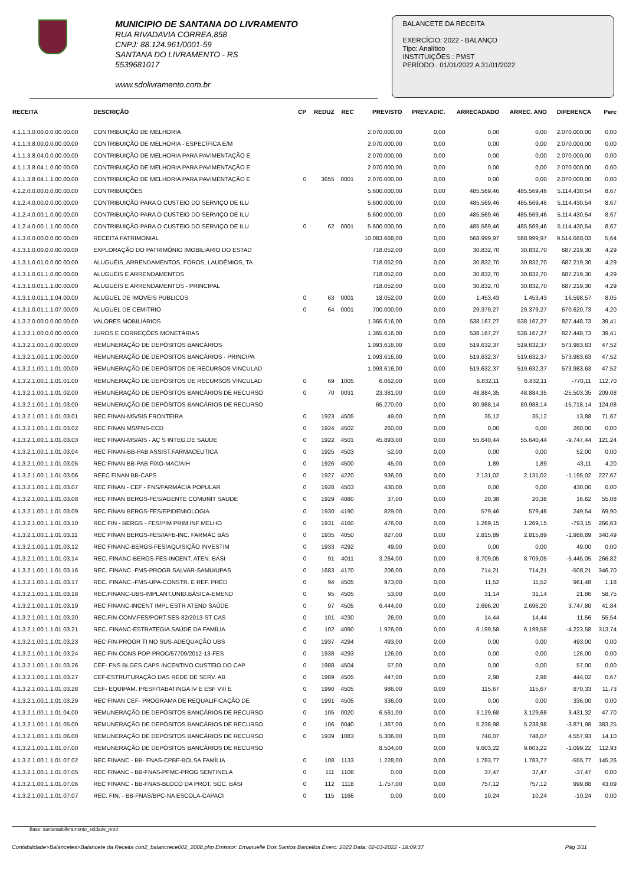MUNICIPIO DE SANTANA DO LIVRAMENTO
RUA RIVADAVIA CORREA,858
CNPJ: 88.124.961/0001-59
SANTANA DO LIVRAMENTO - RS
5539681017
www.sdolivramento.com.br
BALANCETE DA RECEITA
EXERCÍCIO: 2022 - BALANÇO
Tipo: Analítico
INSTITUIÇÕES : PMST
PERÍODO : 01/01/2022 A 31/01/2022
| RECEITA | DESCRIÇÃO | CP | REDUZ | REC | PREVISTO | PREV.ADIC. | ARRECADADO | ARREC. ANO | DIFERENÇA | Perc |
| --- | --- | --- | --- | --- | --- | --- | --- | --- | --- | --- |
| 4.1.1.3.0.00.0.0.00.00.00 | CONTRIBUIÇÃO DE MELHORIA | | | | 2.070.000,00 | 0,00 | 0,00 | 0,00 | 2.070.000,00 | 0,00 |
| 4.1.1.3.8.00.0.0.00.00.00 | CONTRIBUIÇÃO DE MELHORIA - ESPECÍFICA E/M | | | | 2.070.000,00 | 0,00 | 0,00 | 0,00 | 2.070.000,00 | 0,00 |
| 4.1.1.3.8.04.0.0.00.00.00 | CONTRIBUIÇÃO DE MELHORIA PARA PAVIMENTAÇÃO E | | | | 2.070.000,00 | 0,00 | 0,00 | 0,00 | 2.070.000,00 | 0,00 |
| 4.1.1.3.8.04.1.0.00.00.00 | CONTRIBUIÇÃO DE MELHORIA PARA PAVIMENTAÇÃO E | | | | 2.070.000,00 | 0,00 | 0,00 | 0,00 | 2.070.000,00 | 0,00 |
| 4.1.1.3.8.04.1.1.00.00.00 | CONTRIBUIÇÃO DE MELHORIA PARA PAVIMENTAÇÃO E | 0 | 3655 | 0001 | 2.070.000,00 | 0,00 | 0,00 | 0,00 | 2.070.000,00 | 0,00 |
| 4.1.2.0.0.00.0.0.00.00.00 | CONTRIBUIÇÕES | | | | 5.600.000,00 | 0,00 | 485.569,46 | 485.569,46 | 5.114.430,54 | 8,67 |
| 4.1.2.4.0.00.0.0.00.00.00 | CONTRIBUIÇÃO PARA O CUSTEIO DO SERVIÇO DE ILU | | | | 5.600.000,00 | 0,00 | 485.569,46 | 485.569,46 | 5.114.430,54 | 8,67 |
| 4.1.2.4.0.00.1.0.00.00.00 | CONTRIBUIÇÃO PARA O CUSTEIO DO SERVIÇO DE ILU | | | | 5.600.000,00 | 0,00 | 485.569,46 | 485.569,46 | 5.114.430,54 | 8,67 |
| 4.1.2.4.0.00.1.1.00.00.00 | CONTRIBUIÇÃO PARA O CUSTEIO DO SERVIÇO DE ILU | 0 | 62 | 0001 | 5.600.000,00 | 0,00 | 485.569,46 | 485.569,46 | 5.114.430,54 | 8,67 |
| 4.1.3.0.0.00.0.0.00.00.00 | RECEITA PATRIMONIAL | | | | 10.083.668,00 | 0,00 | 568.999,97 | 568.999,97 | 9.514.668,03 | 5,64 |
| 4.1.3.1.0.00.0.0.00.00.00 | EXPLORAÇÃO DO PATRIMÔNIO IMOBILIÁRIO DO ESTAD | | | | 718.052,00 | 0,00 | 30.832,70 | 30.832,70 | 687.219,30 | 4,29 |
| 4.1.3.1.0.01.0.0.00.00.00 | ALUGUÉIS, ARRENDAMENTOS, FOROS, LAUDÊMIOS, TA | | | | 718.052,00 | 0,00 | 30.832,70 | 30.832,70 | 687.219,30 | 4,29 |
| 4.1.3.1.0.01.1.0.00.00.00 | ALUGUÉIS E ARRENDAMENTOS | | | | 718.052,00 | 0,00 | 30.832,70 | 30.832,70 | 687.219,30 | 4,29 |
| 4.1.3.1.0.01.1.1.00.00.00 | ALUGUÉIS E ARRENDAMENTOS - PRINCIPAL | | | | 718.052,00 | 0,00 | 30.832,70 | 30.832,70 | 687.219,30 | 4,29 |
| 4.1.3.1.0.01.1.1.04.00.00 | ALUGUEL DE IMOVEIS PUBLICOS | 0 | 63 | 0001 | 18.052,00 | 0,00 | 1.453,43 | 1.453,43 | 16.598,57 | 8,05 |
| 4.1.3.1.0.01.1.1.07.00.00 | ALUGUEL DE CEMITRIO | 0 | 64 | 0001 | 700.000,00 | 0,00 | 29.379,27 | 29.379,27 | 670.620,73 | 4,20 |
| 4.1.3.2.0.00.0.0.00.00.00 | VALORES MOBILIÁRIOS | | | | 1.365.616,00 | 0,00 | 538.167,27 | 538.167,27 | 827.448,73 | 39,41 |
| 4.1.3.2.1.00.0.0.00.00.00 | JUROS E CORREÇÕES MONETÁRIAS | | | | 1.365.616,00 | 0,00 | 538.167,27 | 538.167,27 | 827.448,73 | 39,41 |
| 4.1.3.2.1.00.1.0.00.00.00 | REMUNERAÇÃO DE DEPÓSITOS BANCÁRIOS | | | | 1.093.616,00 | 0,00 | 519.632,37 | 519.632,37 | 573.983,63 | 47,52 |
| 4.1.3.2.1.00.1.1.00.00.00 | REMUNERAÇÃO DE DEPÓSITOS BANCÁRIOS - PRINCIPA | | | | 1.093.616,00 | 0,00 | 519.632,37 | 519.632,37 | 573.983,63 | 47,52 |
| 4.1.3.2.1.00.1.1.01.00.00 | REMUNERAÇÃO DE DEPÓSITOS DE RECURSOS VINCULAD | | | | 1.093.616,00 | 0,00 | 519.632,37 | 519.632,37 | 573.983,63 | 47,52 |
| 4.1.3.2.1.00.1.1.01.01.00 | REMUNERAÇÃO DE DEPÓSITOS DE RECURSOS VINCULAD | 0 | 69 | 1005 | 6.062,00 | 0,00 | 6.832,11 | 6.832,11 | -770,11 | 112,70 |
| 4.1.3.2.1.00.1.1.01.02.00 | REMUNERAÇÃO DE DEPÓSITOS BANCÁRIOS DE RECURSO | 0 | 70 | 0031 | 23.381,00 | 0,00 | 48.884,35 | 48.884,35 | -25.503,35 | 209,08 |
| 4.1.3.2.1.00.1.1.01.03.00 | REMUNERAÇÃO DE DEPÓSITOS BANCÁRIOS DE RECURSO | | | | 65.270,00 | 0,00 | 80.988,14 | 80.988,14 | -15.718,14 | 124,08 |
| 4.1.3.2.1.00.1.1.01.03.01 | REC FINAN-MS/SIS FRONTEIRA | 0 | 1923 | 4505 | 49,00 | 0,00 | 35,12 | 35,12 | 13,88 | 71,67 |
| 4.1.3.2.1.00.1.1.01.03.02 | REC FINAN MS/FNS-ECD | 0 | 1924 | 4502 | 260,00 | 0,00 | 0,00 | 0,00 | 260,00 | 0,00 |
| 4.1.3.2.1.00.1.1.01.03.03 | REC FINAN-MS/AIS - AÇ S INTEG.DE SAUDE | 0 | 1922 | 4501 | 45.893,00 | 0,00 | 55.640,44 | 55.640,44 | -9.747,44 | 121,24 |
| 4.1.3.2.1.00.1.1.01.03.04 | REC FINAN-BB-PAB ASSIST.FARMACEUTICA | 0 | 1925 | 4503 | 52,00 | 0,00 | 0,00 | 0,00 | 52,00 | 0,00 |
| 4.1.3.2.1.00.1.1.01.03.05 | REC FINAN BB-PAB FIXO-MAC/AIH | 0 | 1926 | 4500 | 45,00 | 0,00 | 1,89 | 1,89 | 43,11 | 4,20 |
| 4.1.3.2.1.00.1.1.01.03.06 | REEC FINAN BB-CAPS | 0 | 1927 | 4220 | 936,00 | 0,00 | 2.131,02 | 2.131,02 | -1.195,02 | 227,67 |
| 4.1.3.2.1.00.1.1.01.03.07 | REC FINAN - CEF - FNS/FARMÁCIA POPULAR | 0 | 1928 | 4503 | 430,00 | 0,00 | 0,00 | 0,00 | 430,00 | 0,00 |
| 4.1.3.2.1.00.1.1.01.03.08 | REC FINAN BERGS-FES/AGENTE COMUNIT SAUDE | 0 | 1929 | 4080 | 37,00 | 0,00 | 20,38 | 20,38 | 16,62 | 55,08 |
| 4.1.3.2.1.00.1.1.01.03.09 | REC FINAN BERGS-FES/EPIDEMIOLOGIA | 0 | 1930 | 4190 | 829,00 | 0,00 | 579,46 | 579,46 | 249,54 | 69,90 |
| 4.1.3.2.1.00.1.1.01.03.10 | REC FIN - BERGS - FES/PIM PRIM INF MELHO | 0 | 1931 | 4160 | 476,00 | 0,00 | 1.269,15 | 1.269,15 | -793,15 | 266,63 |
| 4.1.3.2.1.00.1.1.01.03.11 | REC FINAN BERGS-FES/IAFB-INC. FARMÁC BÁS | 0 | 1935 | 4050 | 827,00 | 0,00 | 2.815,89 | 2.815,89 | -1.988,89 | 340,49 |
| 4.1.3.2.1.00.1.1.01.03.12 | REC FINANC-BERGS-FES/AQUISIÇÃO INVESTIM | 0 | 1933 | 4292 | 49,00 | 0,00 | 0,00 | 0,00 | 49,00 | 0,00 |
| 4.1.3.2.1.00.1.1.01.03.14 | REC. FINANC-BERGS-FES-INCENT. ATEN. BÁSI | 0 | 91 | 4011 | 3.264,00 | 0,00 | 8.709,05 | 8.709,05 | -5.445,05 | 266,82 |
| 4.1.3.2.1.00.1.1.01.03.16 | REC. FINANC.-FMS-PROGR SALVAR-SAMU/UPAS | 0 | 1683 | 4170 | 206,00 | 0,00 | 714,21 | 714,21 | -508,21 | 346,70 |
| 4.1.3.2.1.00.1.1.01.03.17 | REC. FINANC.-FMS-UPA-CONSTR. E REF. PRÉD | 0 | 94 | 4505 | 973,00 | 0,00 | 11,52 | 11,52 | 961,48 | 1,18 |
| 4.1.3.2.1.00.1.1.01.03.18 | REC.FINANC-UBS-IMPLANT.UNID.BÁSICA-EMEND | 0 | 95 | 4505 | 53,00 | 0,00 | 31,14 | 31,14 | 21,86 | 58,75 |
| 4.1.3.2.1.00.1.1.01.03.19 | REC FINANC-INCENT IMPL ESTR ATEND SAÚDE | 0 | 97 | 4505 | 6.444,00 | 0,00 | 2.696,20 | 2.696,20 | 3.747,80 | 41,84 |
| 4.1.3.2.1.00.1.1.01.03.20 | REC.FIN-CONV.FES/PORT.SES-82/2013-ST CAS | 0 | 101 | 4230 | 26,00 | 0,00 | 14,44 | 14,44 | 11,56 | 55,54 |
| 4.1.3.2.1.00.1.1.01.03.21 | REC. FINANC-ESTRATEGIA SAÚDE DA FAMÍLIA | 0 | 102 | 4090 | 1.976,00 | 0,00 | 6.199,58 | 6.199,58 | -4.223,58 | 313,74 |
| 4.1.3.2.1.00.1.1.01.03.23 | REC FIN-PROGR TI NO SUS-ADEQUAÇÃO UBS | 0 | 1937 | 4294 | 493,00 | 0,00 | 0,00 | 0,00 | 493,00 | 0,00 |
| 4.1.3.2.1.00.1.1.01.03.24 | REC FIN-CONS POP-PROC/57709/2012-13-FES | 0 | 1938 | 4293 | 126,00 | 0,00 | 0,00 | 0,00 | 126,00 | 0,00 |
| 4.1.3.2.1.00.1.1.01.03.26 | CEF- FNS BLGES CAPS INCENTIVO CUSTEIO DO CAP | 0 | 1988 | 4504 | 57,00 | 0,00 | 0,00 | 0,00 | 57,00 | 0,00 |
| 4.1.3.2.1.00.1.1.01.03.27 | CEF-ESTRUTURAÇÃO DAS REDE DE SERV. AB | 0 | 1989 | 4505 | 447,00 | 0,00 | 2,98 | 2,98 | 444,02 | 0,67 |
| 4.1.3.2.1.00.1.1.01.03.28 | CEF- EQUIPAM. P/ESF/TABATINGA IV E ESF VIII E | 0 | 1990 | 4505 | 986,00 | 0,00 | 115,67 | 115,67 | 870,33 | 11,73 |
| 4.1.3.2.1.00.1.1.01.03.29 | REC FINAN CEF- PROGRAMA DE REQUALIFICAÇÃO DE | 0 | 1991 | 4505 | 336,00 | 0,00 | 0,00 | 0,00 | 336,00 | 0,00 |
| 4.1.3.2.1.00.1.1.01.04.00 | REMUNERAÇÃO DE DEPÓSITOS BANCÁRIOS DE RECURSO | 0 | 105 | 0020 | 6.561,00 | 0,00 | 3.129,68 | 3.129,68 | 3.431,32 | 47,70 |
| 4.1.3.2.1.00.1.1.01.05.00 | REMUNERAÇÃO DE DEPÓSITOS BANCÁRIOS DE RECURSO | 0 | 106 | 0040 | 1.367,00 | 0,00 | 5.238,98 | 5.238,98 | -3.871,98 | 383,25 |
| 4.1.3.2.1.00.1.1.01.06.00 | REMUNERAÇÃO DE DEPÓSITOS BANCÁRIOS DE RECURSO | 0 | 1939 | 1083 | 5.306,00 | 0,00 | 748,07 | 748,07 | 4.557,93 | 14,10 |
| 4.1.3.2.1.00.1.1.01.07.00 | REMUNERAÇÃO DE DEPÓSITOS BANCÁRIOS DE RECURSO | | | | 8.504,00 | 0,00 | 9.603,22 | 9.603,22 | -1.099,22 | 112,93 |
| 4.1.3.2.1.00.1.1.01.07.02 | REC FINANC - BB- FNAS-CPBF-BOLSA FAMÍLIA | 0 | 108 | 1133 | 1.228,00 | 0,00 | 1.783,77 | 1.783,77 | -555,77 | 145,26 |
| 4.1.3.2.1.00.1.1.01.07.05 | REC FINANC - BB-FNAS-PFMC-PROG SENTINELA | 0 | 111 | 1108 | 0,00 | 0,00 | 37,47 | 37,47 | -37,47 | 0,00 |
| 4.1.3.2.1.00.1.1.01.07.06 | REC FINANC - BB-FNAS-BLOCO DA PROT. SOC. BÁSI | 0 | 112 | 1118 | 1.757,00 | 0,00 | 757,12 | 757,12 | 999,88 | 43,09 |
| 4.1.3.2.1.00.1.1.01.07.07 | REC. FIN. - BB-FNAS/BPC-NA ESCOLA-CAPACI | 0 | 115 | 1166 | 0,00 | 0,00 | 10,24 | 10,24 | -10,24 | 0,00 |
Base: santanadolivramento_ecidade_prod
Contabilidade>Balancetes>Balancete da Receita con2_balancrece002_2008.php Emissor: Emanuelle Dos Santos Barcellos Exerc: 2022 Data: 02-03-2022 - 18:09:37 Pág 3/11